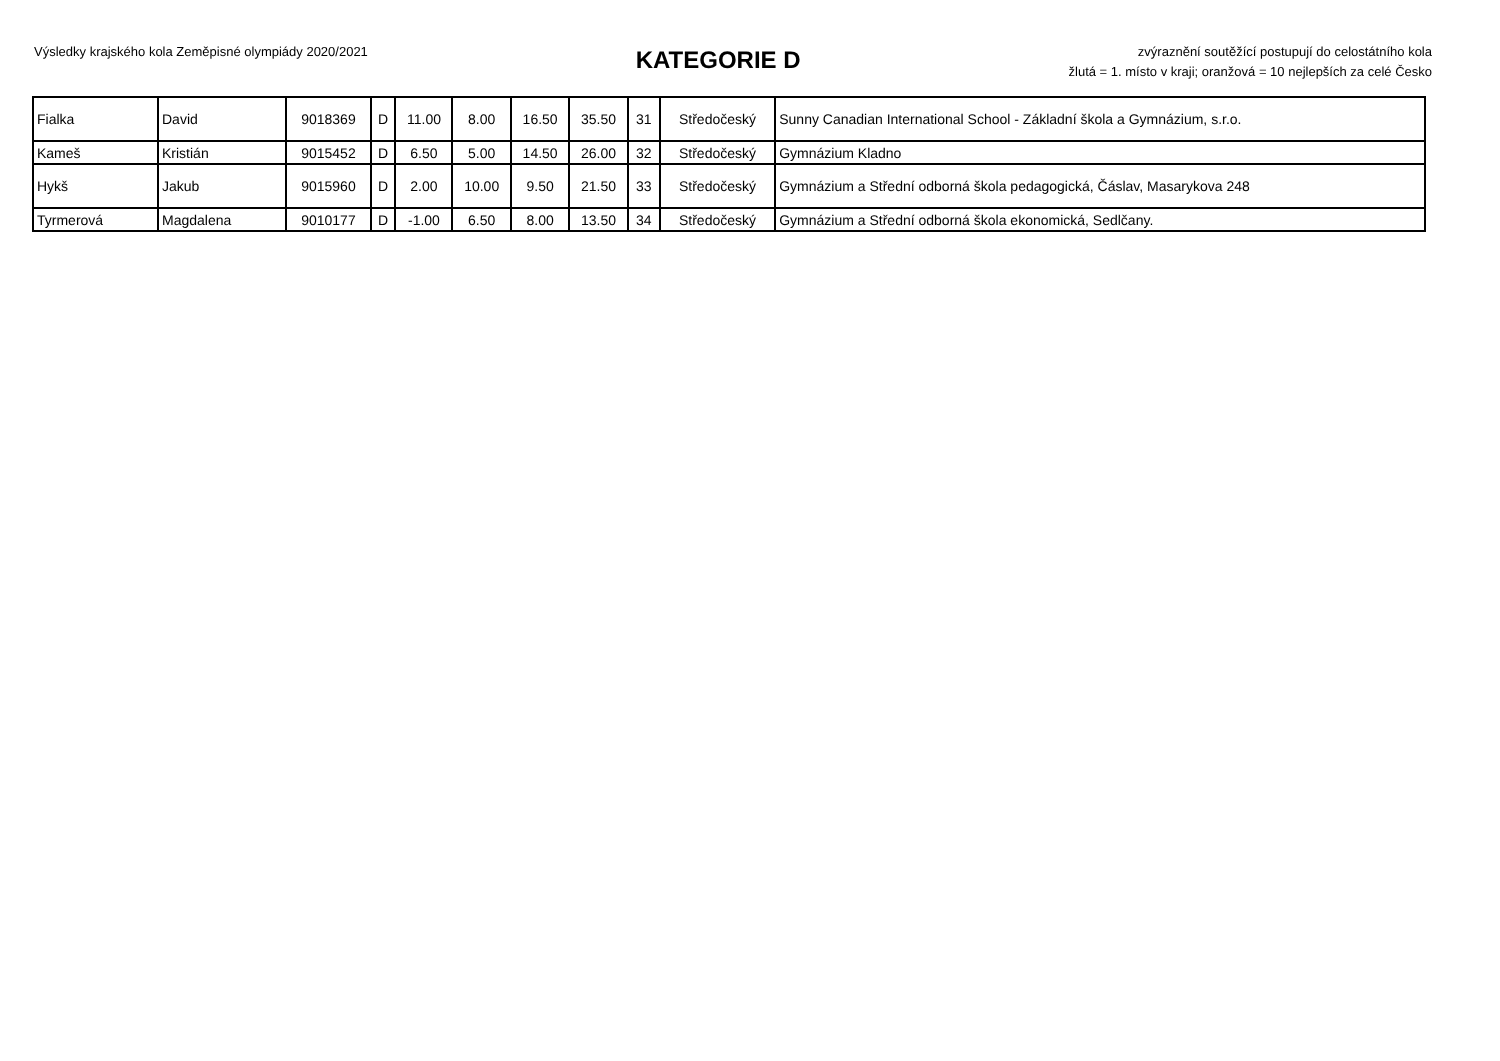Výsledky krajského kola Zeměpisné olympiády 2020/2021
KATEGORIE D
zvýraznění soutěžící postupují do celostátního kola
žlutá = 1. místo v kraji; oranžová = 10 nejlepších za celé Česko
| Fialka | David | 9018369 | D | 11.00 | 8.00 | 16.50 | 35.50 | 31 | Středočeský | Sunny Canadian International School - Základní škola a Gymnázium, s.r.o. |
| Kameš | Kristián | 9015452 | D | 6.50 | 5.00 | 14.50 | 26.00 | 32 | Středočeský | Gymnázium Kladno |
| Hykš | Jakub | 9015960 | D | 2.00 | 10.00 | 9.50 | 21.50 | 33 | Středočeský | Gymnázium a Střední odborná škola pedagogická, Čáslav, Masarykova 248 |
| Tyrmerová | Magdalena | 9010177 | D | -1.00 | 6.50 | 8.00 | 13.50 | 34 | Středočeský | Gymnázium a Střední odborná škola ekonomická, Sedlčany. |